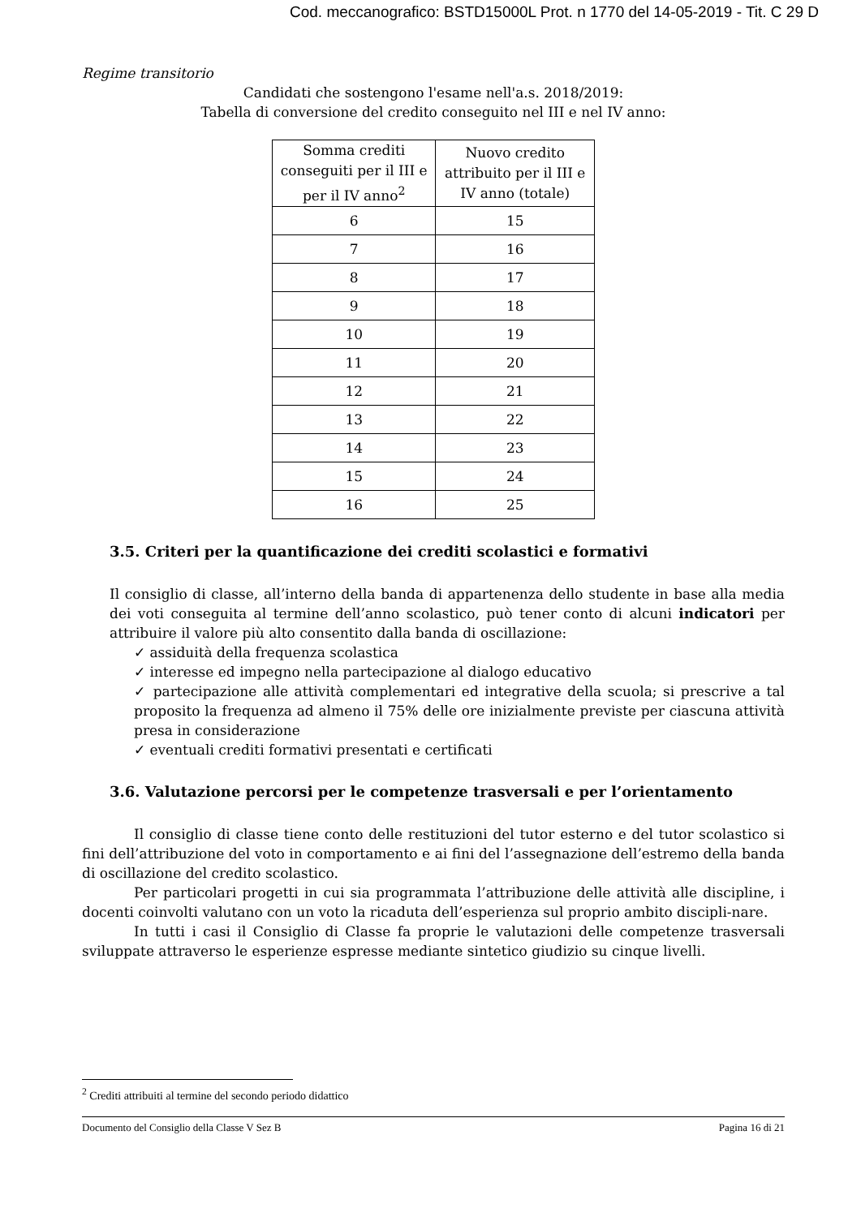Cod. meccanografico: BSTD15000L Prot. n 1770 del 14-05-2019 - Tit. C 29 D
Regime transitorio
Candidati che sostengono l'esame nell'a.s. 2018/2019:
Tabella di conversione del credito conseguito nel III e nel IV anno:
| Somma crediti conseguiti per il III e per il IV anno<sup>2</sup> | Nuovo credito attribuito per il III e IV anno (totale) |
| --- | --- |
| 6 | 15 |
| 7 | 16 |
| 8 | 17 |
| 9 | 18 |
| 10 | 19 |
| 11 | 20 |
| 12 | 21 |
| 13 | 22 |
| 14 | 23 |
| 15 | 24 |
| 16 | 25 |
3.5. Criteri per la quantificazione dei crediti scolastici e formativi
Il consiglio di classe, all’interno della banda di appartenenza dello studente in base alla media dei voti conseguita al termine dell’anno scolastico, può tener conto di alcuni indicatori per attribuire il valore più alto consentito dalla banda di oscillazione:
✓ assiduità della frequenza scolastica
✓ interesse ed impegno nella partecipazione al dialogo educativo
✓ partecipazione alle attività complementari ed integrative della scuola; si prescrive a tal proposito la frequenza ad almeno il 75% delle ore inizialmente previste per ciascuna attività presa in considerazione
✓ eventuali crediti formativi presentati e certificati
3.6. Valutazione percorsi per le competenze trasversali e per l’orientamento
Il consiglio di classe tiene conto delle restituzioni del tutor esterno e del tutor scolastico si fini dell’attribuzione del voto in comportamento e ai fini del l’assegnazione dell’estremo della banda di oscillazione del credito scolastico.
Per particolari progetti in cui sia programmata l’attribuzione delle attività alle discipline, i docenti coinvolti valutano con un voto la ricaduta dell’esperienza sul proprio ambito discipli-nare.
In tutti i casi il Consiglio di Classe fa proprie le valutazioni delle competenze trasversali sviluppate attraverso le esperienze espresse mediante sintetico giudizio su cinque livelli.
<sup>2</sup> Crediti attribuiti al termine del secondo periodo didattico
Documento del Consiglio della Classe V Sez B Pagina 16 di 21